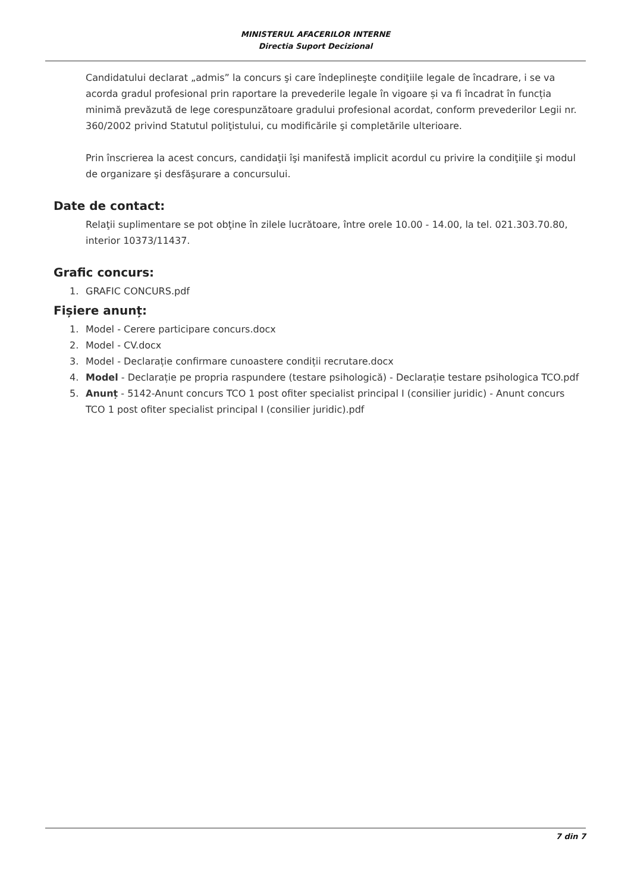MINISTERUL AFACERILOR INTERNE
Directia Suport Decizional
Candidatului declarat „admis” la concurs şi care îndeplineşte condiţiile legale de încadrare, i se va acorda gradul profesional prin raportare la prevederile legale în vigoare și va fi încadrat în funcția minimă prevăzută de lege corespunzătoare gradului profesional acordat, conform prevederilor Legii nr. 360/2002 privind Statutul poliţistului, cu modificările şi completările ulterioare.
Prin înscrierea la acest concurs, candidaţii îşi manifestă implicit acordul cu privire la condiţiile şi modul de organizare şi desfăşurare a concursului.
Date de contact:
Relaţii suplimentare se pot obţine în zilele lucrătoare, între orele 10.00 - 14.00, la tel. 021.303.70.80, interior 10373/11437.
Grafic concurs:
1. GRAFIC CONCURS.pdf
Fișiere anunț:
1. Model - Cerere participare concurs.docx
2. Model - CV.docx
3. Model - Declarație confirmare cunoastere condiții recrutare.docx
4. Model - Declarație pe propria raspundere (testare psihologică) - Declarație testare psihologica TCO.pdf
5. Anunț - 5142-Anunt concurs TCO 1 post ofiter specialist principal I (consilier juridic) - Anunt concurs TCO 1 post ofiter specialist principal I (consilier juridic).pdf
7 din 7